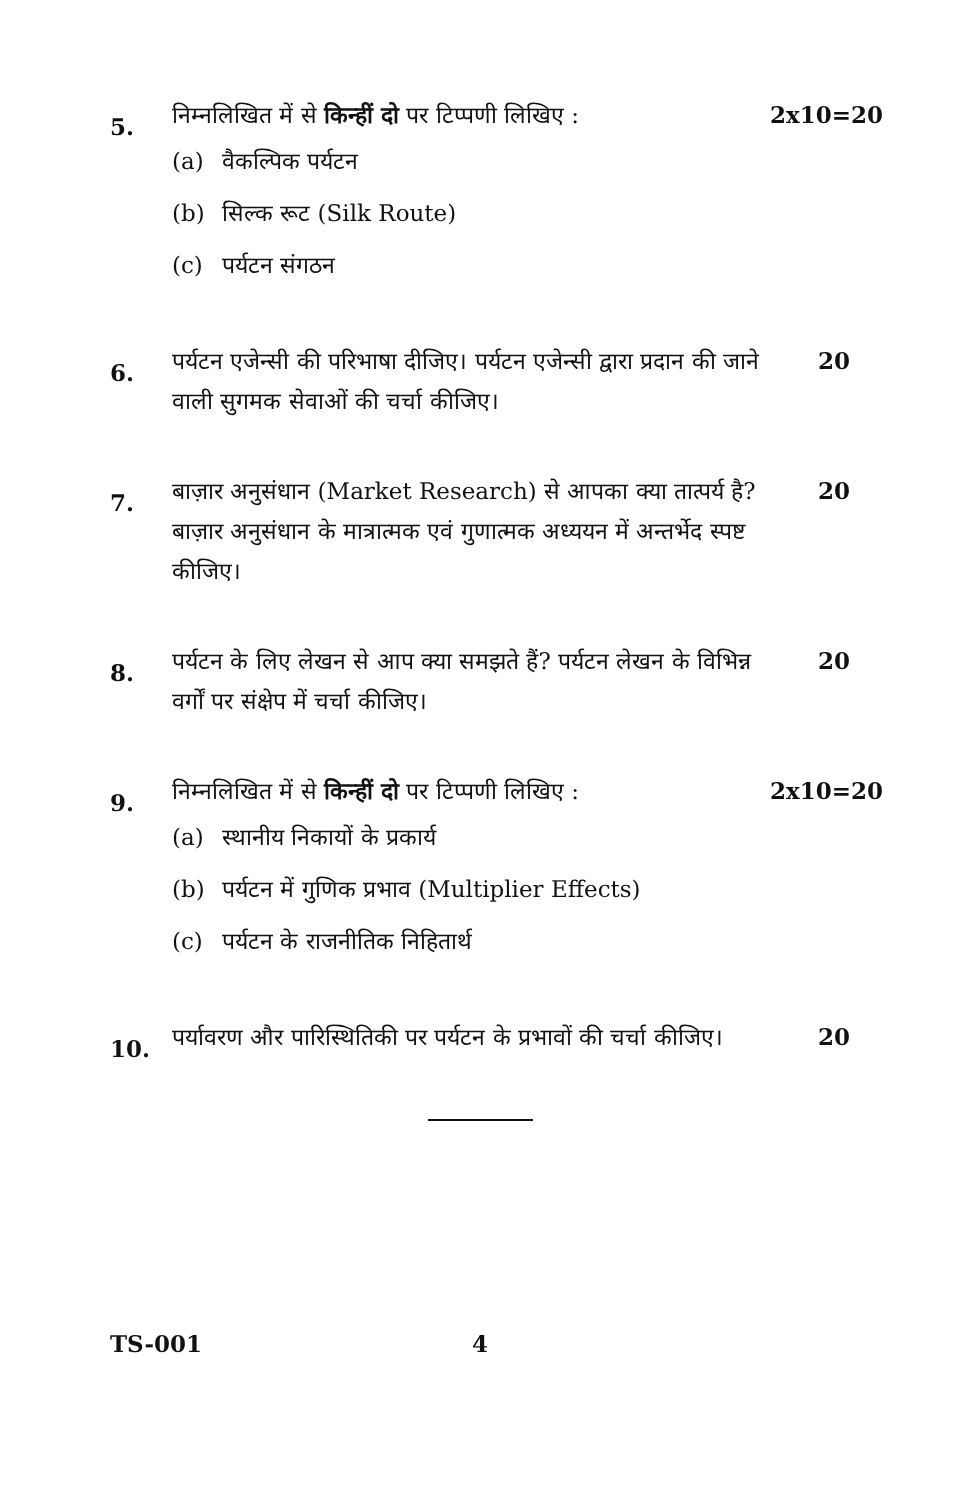5.
निम्नलिखित में से किन्हीं दो पर टिप्पणी लिखिए :
(a) वैकल्पिक पर्यटन
(b) सिल्क रूट (Silk Route)
(c) पर्यटन संगठन
2x10=20
6.
पर्यटन एजेन्सी की परिभाषा दीजिए। पर्यटन एजेन्सी द्वारा प्रदान की जाने वाली सुगमक सेवाओं की चर्चा कीजिए।
20
7.
बाज़ार अनुसंधान (Market Research) से आपका क्या तात्पर्य है? बाज़ार अनुसंधान के मात्रात्मक एवं गुणात्मक अध्ययन में अन्तर्भेद स्पष्ट कीजिए।
20
8.
पर्यटन के लिए लेखन से आप क्या समझते हैं? पर्यटन लेखन के विभिन्न वर्गों पर संक्षेप में चर्चा कीजिए।
20
9.
निम्नलिखित में से किन्हीं दो पर टिप्पणी लिखिए :
(a) स्थानीय निकायों के प्रकार्य
(b) पर्यटन में गुणिक प्रभाव (Multiplier Effects)
(c) पर्यटन के राजनीतिक निहितार्थ
2x10=20
10.
पर्यावरण और पारिस्थितिकी पर पर्यटन के प्रभावों की चर्चा कीजिए।
20
TS-001 4